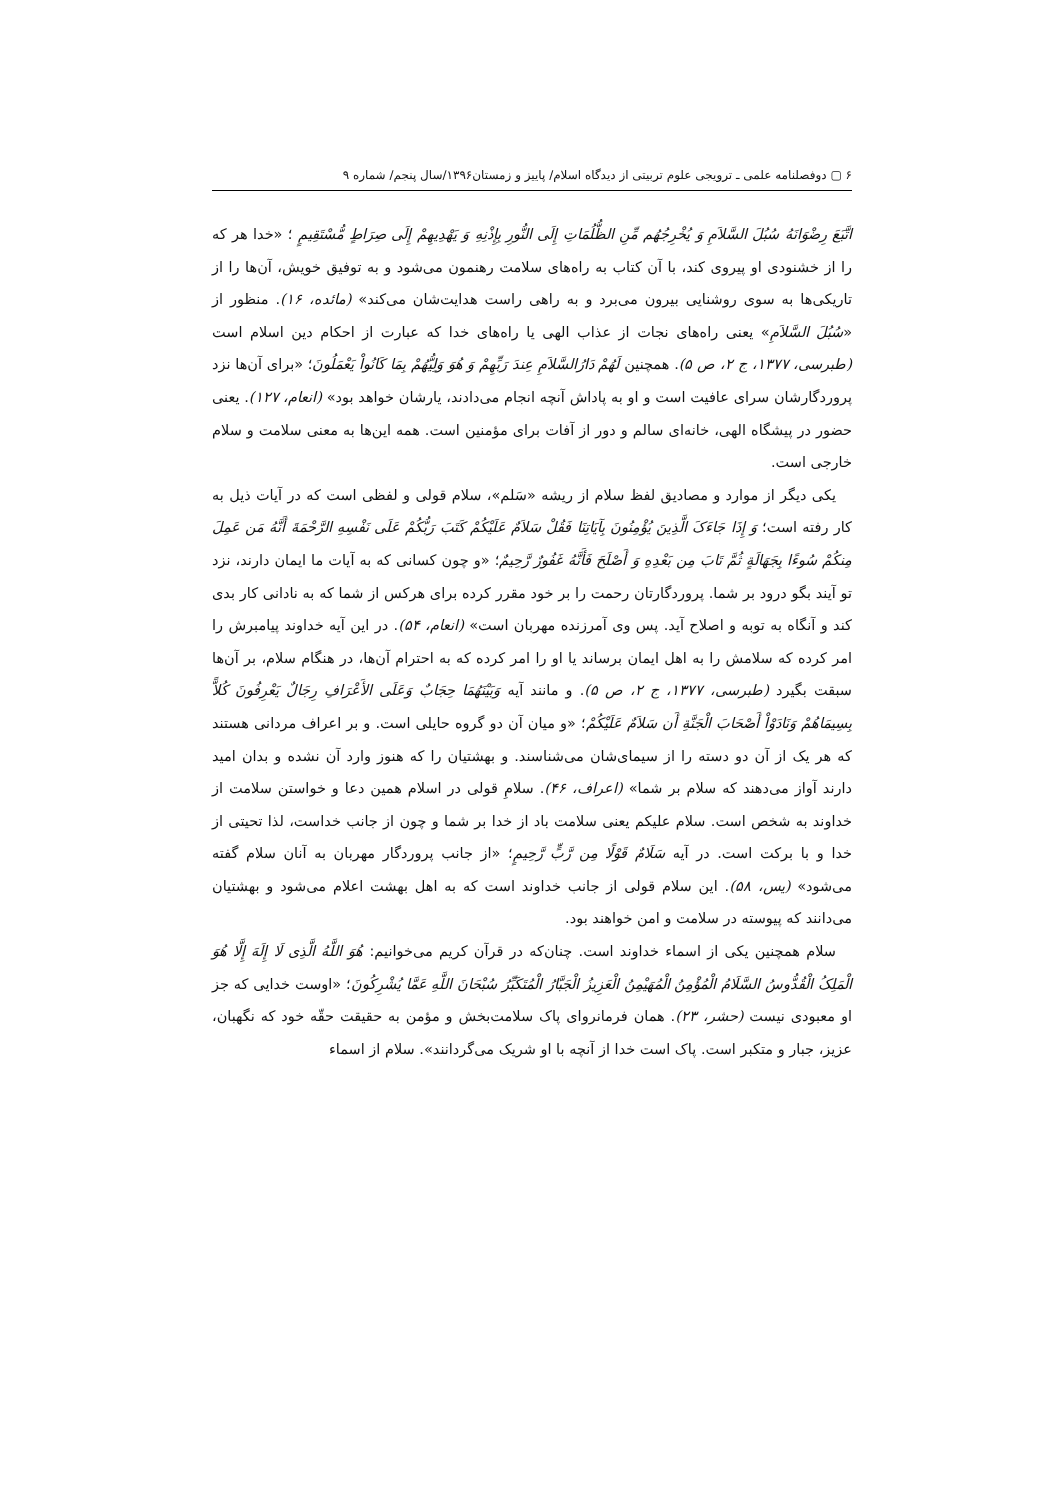۶ ▢ دوفصلنامه علمی ـ ترویجی علوم تربیتی از دیدگاه اسلام/ پاییز و زمستان۱۳۹۶/سال پنجم/ شماره ۹
اتَّبَعَ رِضْوَانَهُ سُبُلَ السَّلاَمِ وَ یُخْرِجُهُم مِّنِ الظُّلُمَاتِ إِلَی النُّورِ بِإِذْنِهِ وَ یَهْدِیهِمْ إِلَی صِرَاطٍ مُّسْتَقِیمٍ ؛ «خدا هر که را از خشنودی او پیروی کند، با آن کتاب به راه‌های سلامت رهنمون می‌شود و به توفیق خویش، آن‌ها را از تاریکی‌ها به سوی روشنایی بیرون می‌برد و به راهی راست هدایت‌شان می‌کند» (مائده، ۱۶). منظور از «سُبُلَ السَّلاَمِ» یعنی راه‌های نجات از عذاب الهی یا راه‌های خدا که عبارت از احکام دین اسلام است (طبرسی، ۱۳۷۷، ج ۲، ص ۵). همچنین لَهُمْ دَارُالسَّلاَمِ عِندَ رَبِّهِمْ وَ هُوَ وَلِیُّهُمْ بِمَا کَانُواْ یَعْمَلُونَ؛ «برای آن‌ها نزد پروردگارشان سرای عافیت است و او به پاداش آنچه انجام می‌دادند، یارشان خواهد بود» (انعام، ۱۲۷). یعنی حضور در پیشگاه الهی، خانه‌ای سالم و دور از آفات برای مؤمنین است. همه این‌ها به معنی سلامت و سلام خارجی است.
یکی دیگر از موارد و مصادیق لفظ سلام از ریشه «سَلم»، سلام قولی و لفظی است که در آیات ذیل به کار رفته است؛ وَ إِذَا جَاءَکَ الَّذِینَ یُؤْمِنُونَ بِآیَاتِنَا فَقُلْ سَلاَمٌ عَلَیْکُمْ کَتَبَ رَبُّکُمْ عَلَی نَفْسِهِ الرَّحْمَةَ أَنَّهُ مَن عَمِلَ مِنکُمْ سُوءًا بِجَهَالَةٍ ثُمَّ تَابَ مِن بَعْدِهِ وَ أَصْلَحَ فَأَنَّهُ غَفُورٌ رَّحِیمٌ؛ «و چون کسانی که به آیات ما ایمان دارند، نزد تو آیند بگو درود بر شما. پروردگارتان رحمت را بر خود مقرر کرده برای هرکس از شما که به نادانی کار بدی کند و آنگاه به توبه و اصلاح آید. پس وی آمرزنده مهربان است» (انعام، ۵۴). در این آیه خداوند پیامبرش را امر کرده که سلامش را به اهل ایمان برساند یا او را امر کرده که به احترام آن‌ها، در هنگام سلام، بر آن‌ها سبقت بگیرد (طبرسی، ۱۳۷۷، ج ۲، ص ۵). و مانند آیه وَبَیْنَهُمَا حِجَابٌ وَعَلَی الأَعْرَافِ رِجَالٌ یَعْرِفُونَ کُلاًّ بِسِیمَاهُمْ وَنَادَوْاْ أَصْحَابَ الْجَنَّةِ أَن سَلاَمٌ عَلَیْکُمْ؛ «و میان آن دو گروه حایلی است. و بر اعراف مردانی هستند که هر یک از آن دو دسته را از سیمای‌شان می‌شناسند. و بهشتیان را که هنوز وارد آن نشده و بدان امید دارند آواز می‌دهند که سلام بر شما» (اعراف، ۴۶). سلامِ قولی در اسلام همین دعا و خواستن سلامت از خداوند به شخص است. سلام علیکم یعنی سلامت باد از خدا بر شما و چون از جانب خداست، لذا تحیتی از خدا و با برکت است. در آیه سَلَامٌ قَوْلًا مِن رَّبٍّ رَّحِیمٍ؛ «از جانب پروردگار مهربان به آنان سلام گفته می‌شود» (یس، ۵۸). این سلام قولی از جانب خداوند است که به اهل بهشت اعلام می‌شود و بهشتیان می‌دانند که پیوسته در سلامت و امن خواهند بود.
سلام همچنین یکی از اسماء خداوند است. چنان‌که در قرآن کریم می‌خوانیم: هُوَ اللَّهُ الَّذِی لَا إِلَهَ إِلَّا هُوَ الْمَلِکُ الْقُدُّوسُ السَّلَامُ الْمُؤْمِنُ الْمُهَیْمِنُ الْعَزِیزُ الْجَبَّارُ الْمُتَکَبِّرُ سُبْحَانَ اللَّهِ عَمَّا یُشْرِکُونَ؛ «اوست خدایی که جز او معبودی نیست (حشر، ۲۳). همان فرمانروای پاک سلامت‌بخش و مؤمن به حقیقت حقّه خود که نگهبان، عزیز، جبار و متکبر است. پاک است خدا از آنچه با او شریک می‌گردانند». سلام از اسماء